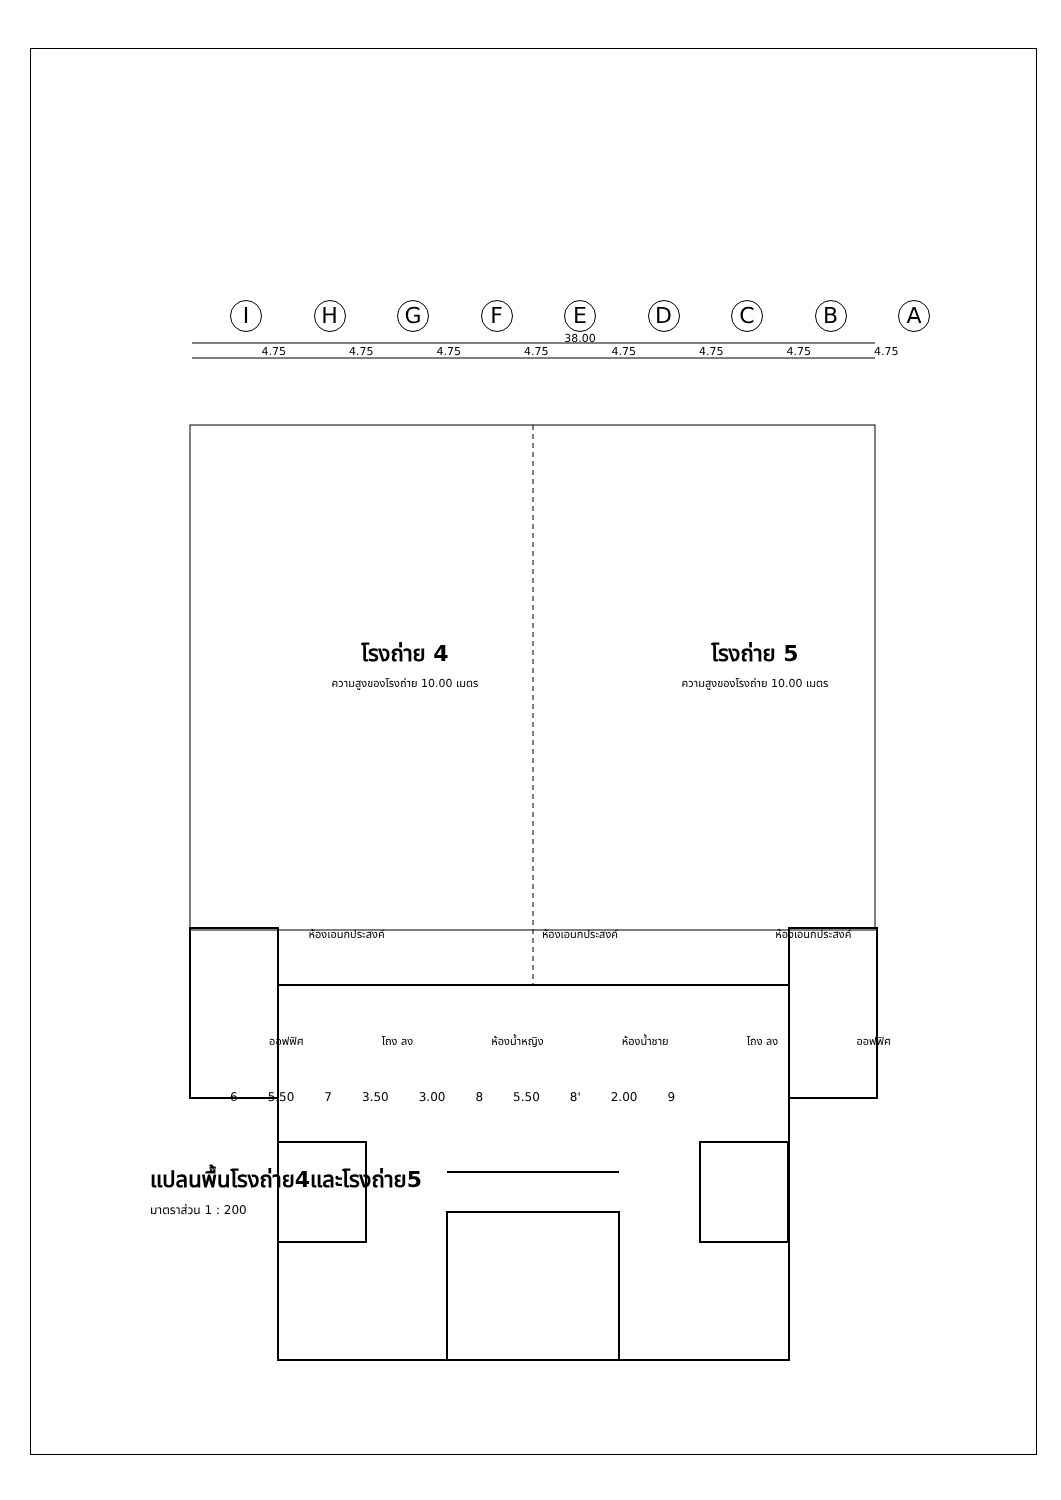I H G F E D C B A
38.00
4.75 4.75 4.75 4.75 4.75 4.75 4.75 4.75
โรงถ่าย 4
ความสูงของโรงถ่าย 10.00 เมตร
โรงถ่าย 5
ความสูงของโรงถ่าย 10.00 เมตร
ห้องเอนกประสงค์ ห้องเอนกประสงค์ ห้องเอนกประสงค์
ออฟฟิศ โถง ลง ห้องน้ำหญิง ห้องน้ำชาย โถง ลง ออฟฟิศ
6 5.50 7 3.50 3.00 8 5.50 8' 2.00 9
แปลนพื้นโรงถ่าย4และโรงถ่าย5
มาตราส่วน 1 : 200